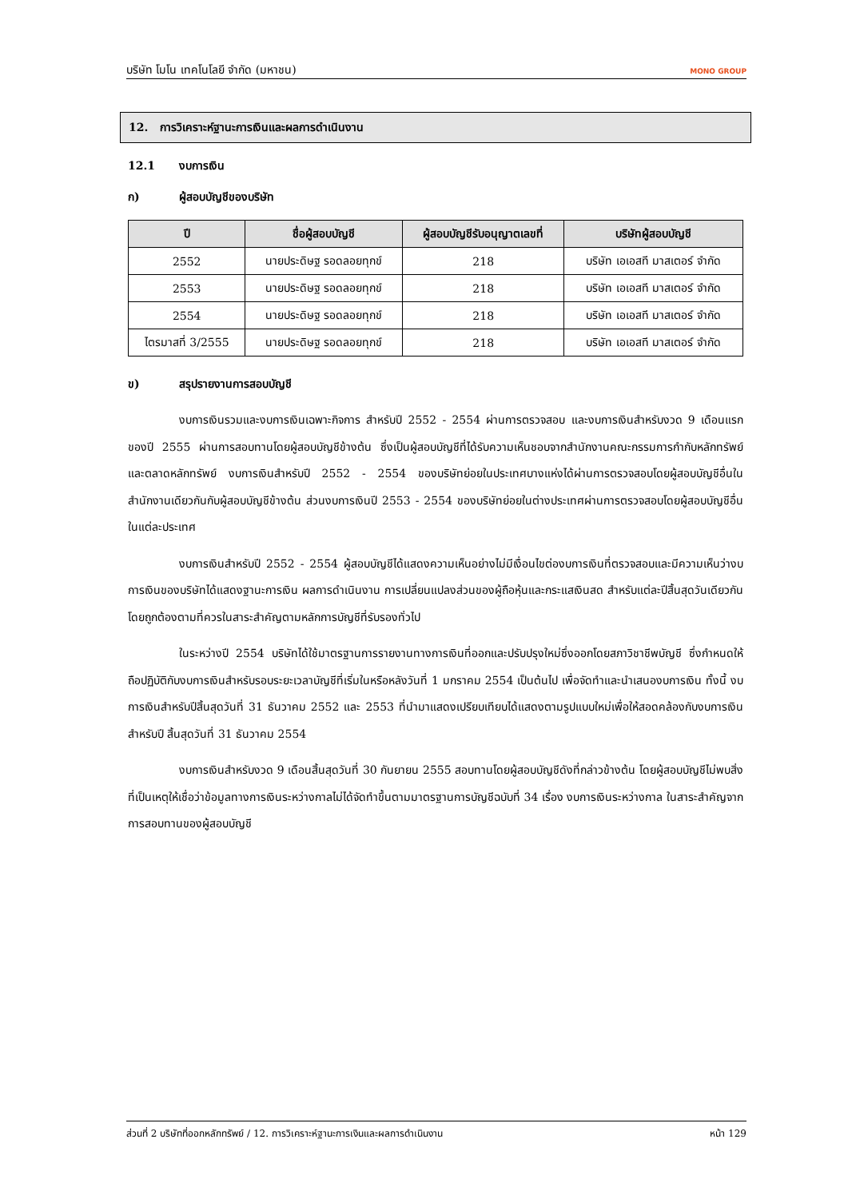บริษัท โมโน เทคโนโลยี จำกัด (มหาชน) MONO GROUP
12. การวิเคราะห์ฐานะการเงินและผลการดำเนินงาน
12.1 งบการเงิน
ก) ผู้สอบบัญชีของบริษัท
| ปี | ชื่อผู้สอบบัญชี | ผู้สอบบัญชีรับอนุญาตเลขที่ | บริษัทผู้สอบบัญชี |
| --- | --- | --- | --- |
| 2552 | นายประดิษฐ รอดลอยทุกข์ | 218 | บริษัท เอเอสที มาสเตอร์ จำกัด |
| 2553 | นายประดิษฐ รอดลอยทุกข์ | 218 | บริษัท เอเอสที มาสเตอร์ จำกัด |
| 2554 | นายประดิษฐ รอดลอยทุกข์ | 218 | บริษัท เอเอสที มาสเตอร์ จำกัด |
| ไตรมาสที่ 3/2555 | นายประดิษฐ รอดลอยทุกข์ | 218 | บริษัท เอเอสที มาสเตอร์ จำกัด |
ข) สรุปรายงานการสอบบัญชี
งบการเงินรวมและงบการเงินเฉพาะกิจการ สำหรับปี 2552 - 2554 ผ่านการตรวจสอบ และงบการเงินสำหรับงวด 9 เดือนแรกของปี 2555 ผ่านการสอบทานโดยผู้สอบบัญชีข้างต้น ซึ่งเป็นผู้สอบบัญชีที่ได้รับความเห็นชอบจากสำนักงานคณะกรรมการกำกับหลักทรัพย์และตลาดหลักทรัพย์ งบการเงินสำหรับปี 2552 - 2554 ของบริษัทย่อยในประเทศบางแห่งได้ผ่านการตรวจสอบโดยผู้สอบบัญชีอื่นในสำนักงานเดียวกันกับผู้สอบบัญชีข้างต้น ส่วนงบการเงินปี 2553 - 2554 ของบริษัทย่อยในต่างประเทศผ่านการตรวจสอบโดยผู้สอบบัญชีอื่นในแต่ละประเทศ
งบการเงินสำหรับปี 2552 - 2554 ผู้สอบบัญชีได้แสดงความเห็นอย่างไม่มีเงื่อนไขต่องบการเงินที่ตรวจสอบและมีความเห็นว่างบการเงินของบริษัทได้แสดงฐานะการเงิน ผลการดำเนินงาน การเปลี่ยนแปลงส่วนของผู้ถือหุ้นและกระแสเงินสด สำหรับแต่ละปีสิ้นสุดวันเดียวกัน โดยถูกต้องตามที่ควรในสาระสำคัญตามหลักการบัญชีที่รับรองทั่วไป
ในระหว่างปี 2554 บริษัทได้ใช้มาตรฐานการรายงานทางการเงินที่ออกและปรับปรุงใหม่ซึ่งออกโดยสภาวิชาชีพบัญชี ซึ่งกำหนดให้ถือปฏิบัติกับงบการเงินสำหรับรอบระยะเวลาบัญชีที่เริ่มในหรือหลังวันที่ 1 มกราคม 2554 เป็นต้นไป เพื่อจัดทำและนำเสนองบการเงิน ทั้งนี้ งบการเงินสำหรับปีสิ้นสุดวันที่ 31 ธันวาคม 2552 และ 2553 ที่นำมาแสดงเปรียบเทียบได้แสดงตามรูปแบบใหม่เพื่อให้สอดคล้องกับงบการเงินสำหรับปี สิ้นสุดวันที่ 31 ธันวาคม 2554
งบการเงินสำหรับงวด 9 เดือนสิ้นสุดวันที่ 30 กันยายน 2555 สอบทานโดยผู้สอบบัญชีดังที่กล่าวข้างต้น โดยผู้สอบบัญชีไม่พบสิ่งที่เป็นเหตุให้เชื่อว่าข้อมูลทางการเงินระหว่างกาลไม่ได้จัดทำขึ้นตามมาตรฐานการบัญชีฉบับที่ 34 เรื่อง งบการเงินระหว่างกาล ในสาระสำคัญจากการสอบทานของผู้สอบบัญชี
ส่วนที่ 2 บริษัทที่ออกหลักทรัพย์ / 12. การวิเคราะห์ฐานะการเงินและผลการดำเนินงาน หน้า 129